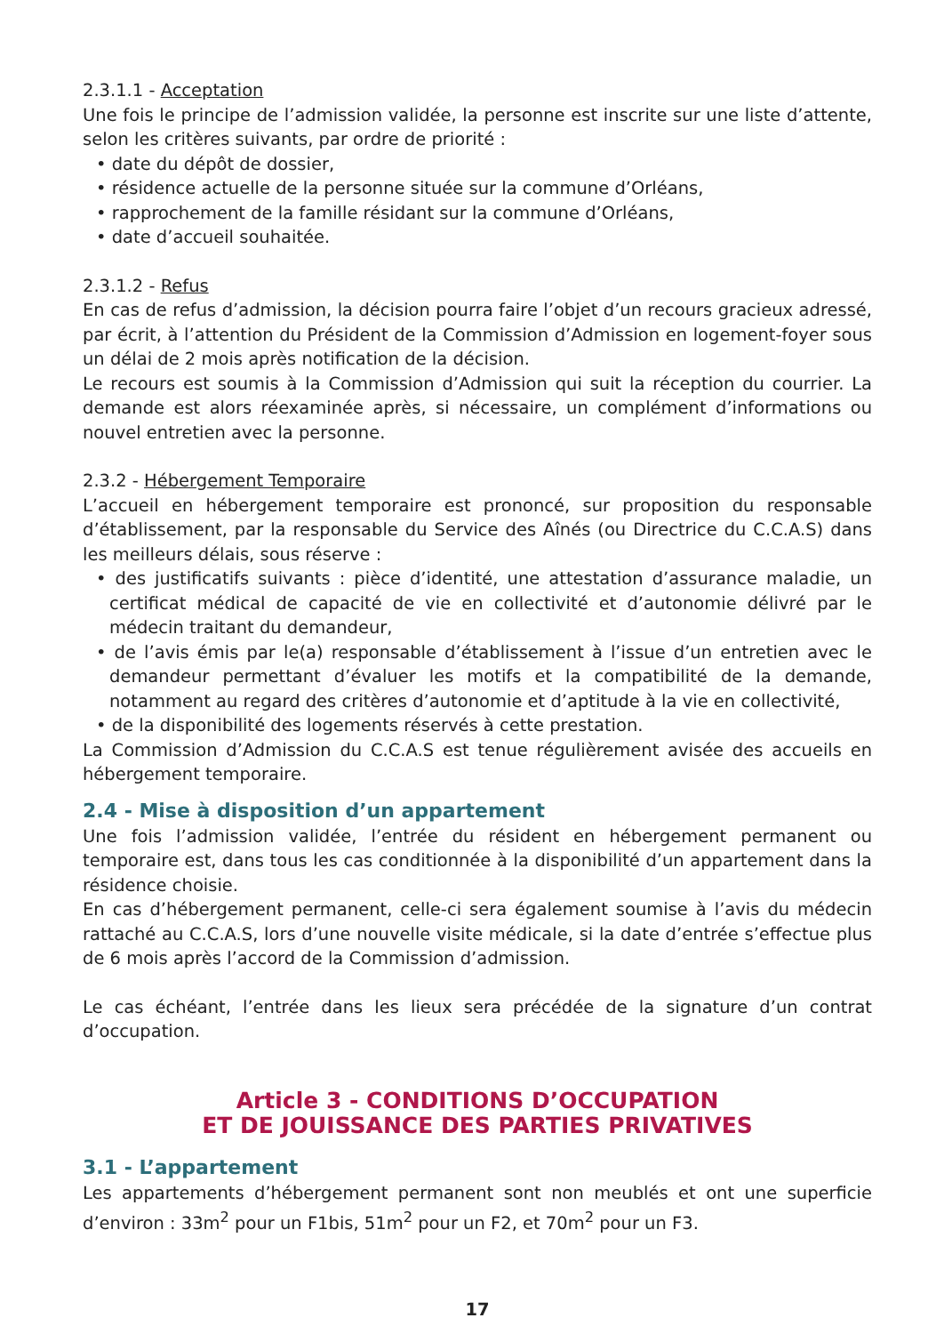2.3.1.1 - Acceptation
Une fois le principe de l’admission validée, la personne est inscrite sur une liste d’attente, selon les critères suivants, par ordre de priorité :
• date du dépôt de dossier,
• résidence actuelle de la personne située sur la commune d’Orléans,
• rapprochement de la famille résidant sur la commune d’Orléans,
• date d’accueil souhaitée.
2.3.1.2 - Refus
En cas de refus d’admission, la décision pourra faire l’objet d’un recours gracieux adressé, par écrit, à l’attention du Président de la Commission d’Admission en logement-foyer sous un délai de 2 mois après notification de la décision.
Le recours est soumis à la Commission d’Admission qui suit la réception du courrier. La demande est alors réexaminée après, si nécessaire, un complément d’informations ou nouvel entretien avec la personne.
2.3.2 - Hébergement Temporaire
L’accueil en hébergement temporaire est prononcé, sur proposition du responsable d’établissement, par la responsable du Service des Aînés (ou Directrice du C.C.A.S) dans les meilleurs délais, sous réserve :
• des justificatifs suivants : pièce d’identité, une attestation d’assurance maladie, un certificat médical de capacité de vie en collectivité et d’autonomie délivré par le médecin traitant du demandeur,
• de l’avis émis par le(a) responsable d’établissement à l’issue d’un entretien avec le demandeur permettant d’évaluer les motifs et la compatibilité de la demande, notamment au regard des critères d’autonomie et d’aptitude à la vie en collectivité,
• de la disponibilité des logements réservés à cette prestation.
La Commission d’Admission du C.C.A.S est tenue régulièrement avisée des accueils en hébergement temporaire.
2.4 - Mise à disposition d’un appartement
Une fois l’admission validée, l’entrée du résident en hébergement permanent ou temporaire est, dans tous les cas conditionnée à la disponibilité d’un appartement dans la résidence choisie.
En cas d’hébergement permanent, celle-ci sera également soumise à l’avis du médecin rattaché au C.C.A.S, lors d’une nouvelle visite médicale, si la date d’entrée s’effectue plus de 6 mois après l’accord de la Commission d’admission.
Le cas échéant, l’entrée dans les lieux sera précédée de la signature d’un contrat d’occupation.
Article 3 - CONDITIONS D’OCCUPATION
ET DE JOUISSANCE DES PARTIES PRIVATIVES
3.1 - L’appartement
Les appartements d’hébergement permanent sont non meublés et ont une superficie d’environ : 33m<sup>2</sup> pour un F1bis, 51m<sup>2</sup> pour un F2, et 70m<sup>2</sup> pour un F3.
17